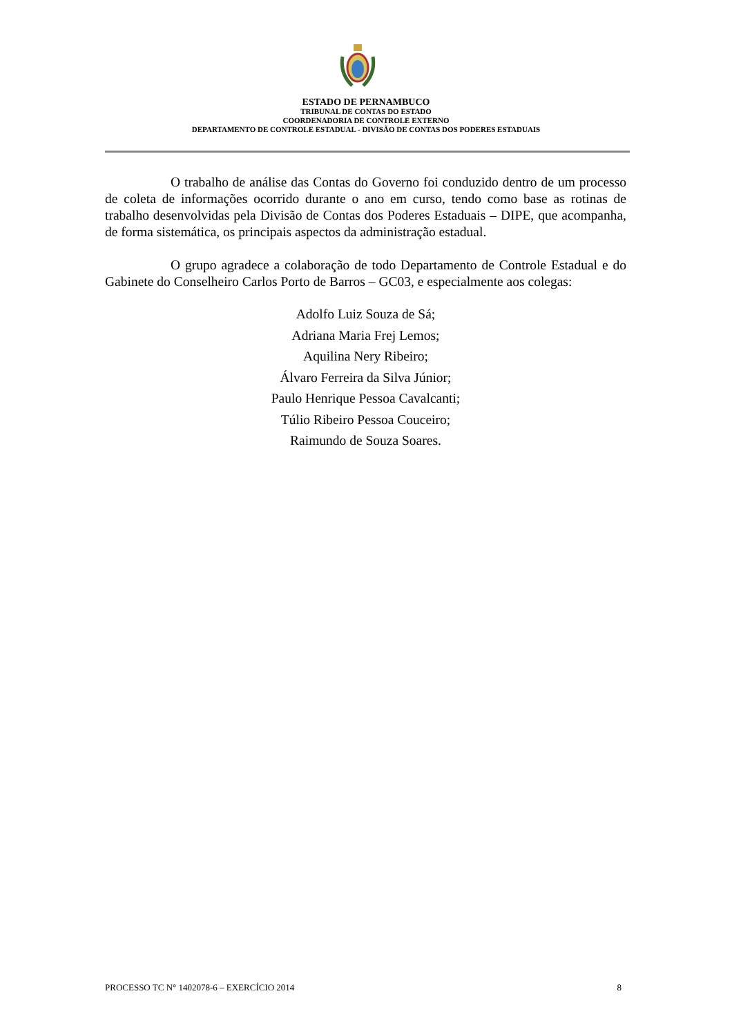ESTADO DE PERNAMBUCO
TRIBUNAL DE CONTAS DO ESTADO
COORDENADORIA DE CONTROLE EXTERNO
DEPARTAMENTO DE CONTROLE ESTADUAL - DIVISÃO DE CONTAS DOS PODERES ESTADUAIS
O trabalho de análise das Contas do Governo foi conduzido dentro de um processo de coleta de informações ocorrido durante o ano em curso, tendo como base as rotinas de trabalho desenvolvidas pela Divisão de Contas dos Poderes Estaduais – DIPE, que acompanha, de forma sistemática, os principais aspectos da administração estadual.
O grupo agradece a colaboração de todo Departamento de Controle Estadual e do Gabinete do Conselheiro Carlos Porto de Barros – GC03, e especialmente aos colegas:
Adolfo Luiz Souza de Sá;
Adriana Maria Frej Lemos;
Aquilina Nery Ribeiro;
Álvaro Ferreira da Silva Júnior;
Paulo Henrique Pessoa Cavalcanti;
Túlio Ribeiro Pessoa Couceiro;
Raimundo de Souza Soares.
PROCESSO TC N° 1402078-6 – EXERCÍCIO 2014 8